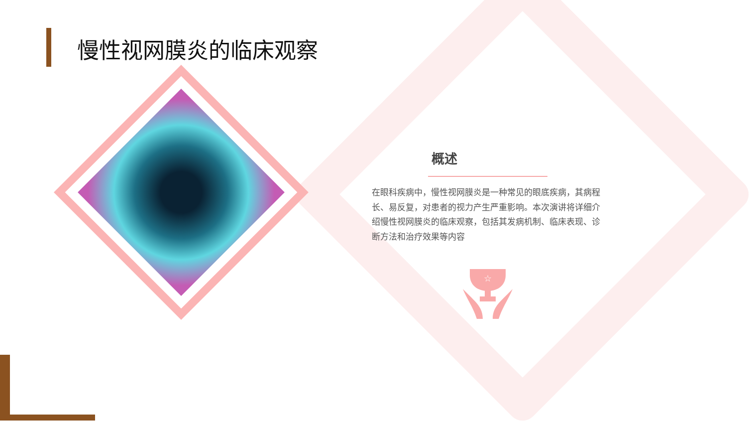慢性视网膜炎的临床观察
概述
在眼科疾病中，慢性视网膜炎是一种常见的眼底疾病，其病程长、易反复，对患者的视力产生严重影响。本次演讲将详细介绍慢性视网膜炎的临床观察，包括其发病机制、临床表现、诊断方法和治疗效果等内容
☆